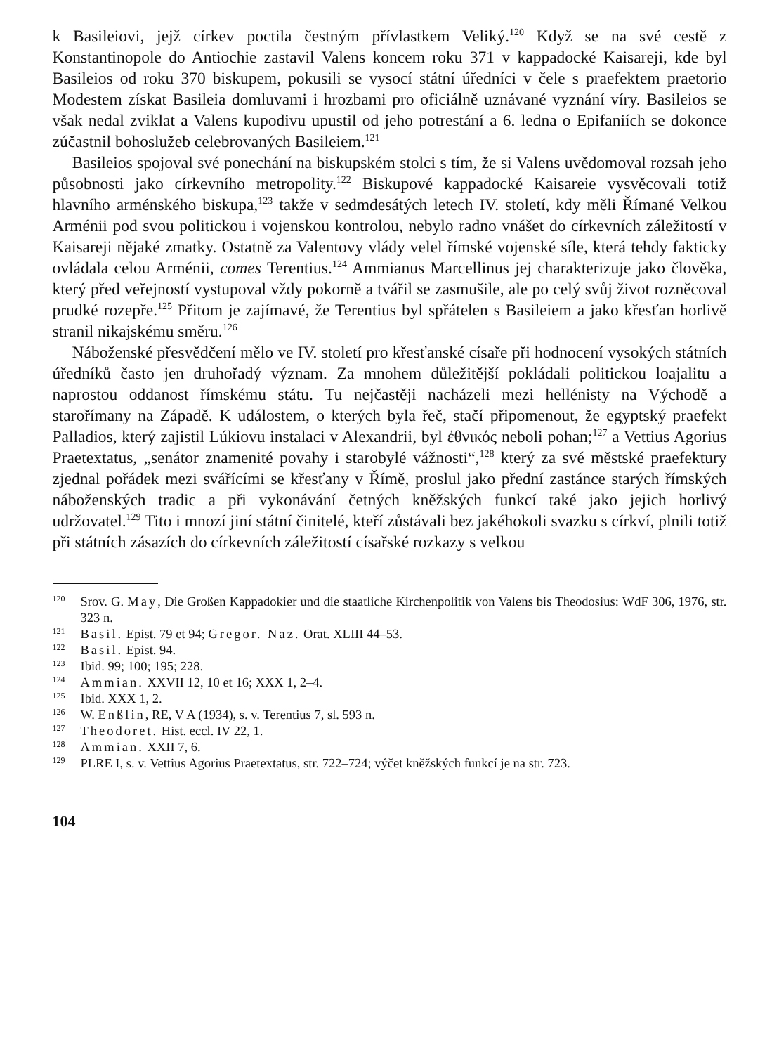k Basileiovi, jejž církev poctila čestným přívlastkem Veliký.<sup>120</sup> Když se na své cestě z Konstantinopole do Antiochie zastavil Valens koncem roku 371 v kappadocké Kaisareji, kde byl Basileios od roku 370 biskupem, pokusili se vysocí státní úředníci v čele s praefektem praetorio Modestem získat Basileia domluvami i hrozbami pro oficiálně uznávané vyznání víry. Basileios se však nedal zviklat a Valens kupodivu upustil od jeho potrestání a 6. ledna o Epifaniích se dokonce zúčastnil bohoslužeb celebrovaných Basileiem.<sup>121</sup>
Basileios spojoval své ponechání na biskupském stolci s tím, že si Valens uvědomoval rozsah jeho působnosti jako církevního metropolity.<sup>122</sup> Biskupové kappadocké Kaisareie vysvěcovali totiž hlavního arménského biskupa,<sup>123</sup> takže v sedmdesátých letech IV. století, kdy měli Římané Velkou Arménii pod svou politickou i vojenskou kontrolou, nebylo radno vnášet do církevních záležitostí v Kaisareji nějaké zmatky. Ostatně za Valentovy vlády velel římské vojenské síle, která tehdy fakticky ovládala celou Arménii, comes Terentius.<sup>124</sup> Ammianus Marcellinus jej charakterizuje jako člověka, který před veřejností vystupoval vždy pokorně a tvářil se zasmušile, ale po celý svůj život rozněcoval prudké rozepře.<sup>125</sup> Přitom je zajímavé, že Terentius byl spřátelen s Basileiem a jako křesťan horlivě stranil nikajskému směru.<sup>126</sup>
Náboženské přesvědčení mělo ve IV. století pro křesťanské císaře při hodnocení vysokých státních úředníků často jen druhořadý význam. Za mnohem důležitější pokládali politickou loajalitu a naprostou oddanost římskému státu. Tu nejčastěji nacházeli mezi hellénisty na Východě a starořímany na Západě. K událostem, o kterých byla řeč, stačí připomenout, že egyptský praefekt Palladios, který zajistil Lúkiovu instalaci v Alexandrii, byl ἐθνικός neboli pohan;<sup>127</sup> a Vettius Agorius Praetextatus, „senátor znamenité povahy i starobylé vážnosti“,<sup>128</sup> který za své městské praefektury zjednal pořádek mezi svářícími se křesťany v Římě, proslul jako přední zastánce starých římských náboženských tradic a při vykonávání četných kněžských funkcí také jako jejich horlivý udržovatel.<sup>129</sup> Tito i mnozí jiní státní činitelé, kteří zůstávali bez jakéhokoli svazku s církví, plnili totiž při státních zásazích do církevních záležitostí císařské rozkazy s velkou
<sup>120</sup> Srov. G. May, Die Großen Kappadokier und die staatliche Kirchenpolitik von Valens bis Theodosius: WdF 306, 1976, str. 323 n.
<sup>121</sup> Basil. Epist. 79 et 94; Gregor. Naz. Orat. XLIII 44–53.
<sup>122</sup> Basil. Epist. 94.
<sup>123</sup> Ibid. 99; 100; 195; 228.
<sup>124</sup> Ammian. XXVII 12, 10 et 16; XXX 1, 2–4.
<sup>125</sup> Ibid. XXX 1, 2.
<sup>126</sup>W. Enßlin, RE, V A (1934), s. v. Terentius 7, sl. 593 n.
<sup>127</sup> Theodoret. Hist. eccl. IV 22, 1.
<sup>128</sup> Ammian. XXII 7, 6.
<sup>129</sup>PLRE I, s. v. Vettius Agorius Praetextatus, str. 722–724; výčet kněžských funkcí je na str. 723.
104